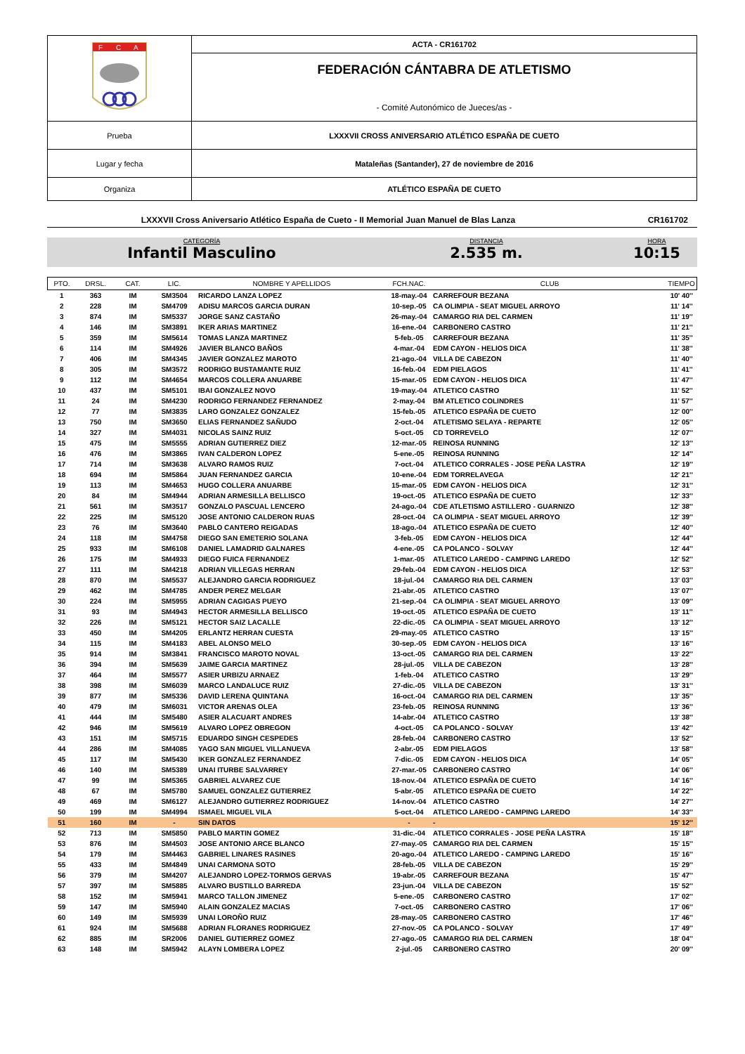| F C A | ACTA - CR161702 |
| | FEDERACIÓN CÁNTABRA DE ATLETISMO - Comité Autonómico de Jueces/as - |
| Prueba | LXXXVII CROSS ANIVERSARIO ATLÉTICO ESPAÑA DE CUETO |
| Lugar y fecha | Mataleñas (Santander), 27 de noviembre de 2016 |
| Organiza | ATLÉTICO ESPAÑA DE CUETO |
LXXXVII Cross Aniversario Atlético España de Cueto - II Memorial Juan Manuel de Blas Lanza CR161702
CATEGORÍA
Infantil Masculino
DISTANCIA
2.535 m.
HORA
10:15
| PTO. | DRSL. | CAT. | LIC. | NOMBRE Y APELLIDOS | FCH.NAC. | CLUB | TIEMPO |
| --- | --- | --- | --- | --- | --- | --- | --- |
| 1 | 363 | IM | SM3504 | RICARDO LANZA LOPEZ | 18-may.-04 | CARREFOUR BEZANA | 10' 40'' |
| 2 | 228 | IM | SM4709 | ADISU MARCOS GARCIA DURAN | 10-sep.-05 | CA OLIMPIA - SEAT MIGUEL ARROYO | 11' 14'' |
| 3 | 874 | IM | SM5337 | JORGE SANZ CASTAÑO | 26-may.-04 | CAMARGO RIA DEL CARMEN | 11' 19'' |
| 4 | 146 | IM | SM3891 | IKER ARIAS MARTINEZ | 16-ene.-04 | CARBONERO CASTRO | 11' 21'' |
| 5 | 359 | IM | SM5614 | TOMAS LANZA MARTINEZ | 5-feb.-05 | CARREFOUR BEZANA | 11' 35'' |
| 6 | 114 | IM | SM4926 | JAVIER BLANCO BAÑOS | 4-mar.-04 | EDM CAYON - HELIOS DICA | 11' 38'' |
| 7 | 406 | IM | SM4345 | JAVIER GONZALEZ MAROTO | 21-ago.-04 | VILLA DE CABEZON | 11' 40'' |
| 8 | 305 | IM | SM3572 | RODRIGO BUSTAMANTE RUIZ | 16-feb.-04 | EDM PIELAGOS | 11' 41'' |
| 9 | 112 | IM | SM4654 | MARCOS COLLERA ANUARBE | 15-mar.-05 | EDM CAYON - HELIOS DICA | 11' 47'' |
| 10 | 437 | IM | SM5101 | IBAI GONZALEZ NOVO | 19-may.-04 | ATLETICO CASTRO | 11' 52'' |
| 11 | 24 | IM | SM4230 | RODRIGO FERNANDEZ FERNANDEZ | 2-may.-04 | BM ATLETICO COLINDRES | 11' 57'' |
| 12 | 77 | IM | SM3835 | LARO GONZALEZ GONZALEZ | 15-feb.-05 | ATLETICO ESPAÑA DE CUETO | 12' 00'' |
| 13 | 750 | IM | SM3650 | ELIAS FERNANDEZ SAÑUDO | 2-oct.-04 | ATLETISMO SELAYA - REPARTE | 12' 05'' |
| 14 | 327 | IM | SM4031 | NICOLAS SAINZ RUIZ | 5-oct.-05 | CD TORREVELO | 12' 07'' |
| 15 | 475 | IM | SM5555 | ADRIAN GUTIERREZ DIEZ | 12-mar.-05 | REINOSA RUNNING | 12' 13'' |
| 16 | 476 | IM | SM3865 | IVAN CALDERON LOPEZ | 5-ene.-05 | REINOSA RUNNING | 12' 14'' |
| 17 | 714 | IM | SM3638 | ALVARO RAMOS RUIZ | 7-oct.-04 | ATLETICO CORRALES - JOSE PEÑA LASTRA | 12' 19'' |
| 18 | 694 | IM | SM5864 | JUAN FERNANDEZ GARCIA | 10-ene.-04 | EDM TORRELAVEGA | 12' 21'' |
| 19 | 113 | IM | SM4653 | HUGO COLLERA ANUARBE | 15-mar.-05 | EDM CAYON - HELIOS DICA | 12' 31'' |
| 20 | 84 | IM | SM4944 | ADRIAN ARMESILLA BELLISCO | 19-oct.-05 | ATLETICO ESPAÑA DE CUETO | 12' 33'' |
| 21 | 561 | IM | SM3517 | GONZALO PASCUAL LENCERO | 24-ago.-04 | CDE ATLETISMO ASTILLERO - GUARNIZO | 12' 38'' |
| 22 | 225 | IM | SM5120 | JOSE ANTONIO CALDERON RUAS | 28-oct.-04 | CA OLIMPIA - SEAT MIGUEL ARROYO | 12' 39'' |
| 23 | 76 | IM | SM3640 | PABLO CANTERO REIGADAS | 18-ago.-04 | ATLETICO ESPAÑA DE CUETO | 12' 40'' |
| 24 | 118 | IM | SM4758 | DIEGO SAN EMETERIO SOLANA | 3-feb.-05 | EDM CAYON - HELIOS DICA | 12' 44'' |
| 25 | 933 | IM | SM6108 | DANIEL LAMADRID GALNARES | 4-ene.-05 | CA POLANCO - SOLVAY | 12' 44'' |
| 26 | 175 | IM | SM4933 | DIEGO FUICA FERNANDEZ | 1-mar.-05 | ATLETICO LAREDO - CAMPING LAREDO | 12' 52'' |
| 27 | 111 | IM | SM4218 | ADRIAN VILLEGAS HERRAN | 29-feb.-04 | EDM CAYON - HELIOS DICA | 12' 53'' |
| 28 | 870 | IM | SM5537 | ALEJANDRO GARCIA RODRIGUEZ | 18-jul.-04 | CAMARGO RIA DEL CARMEN | 13' 03'' |
| 29 | 462 | IM | SM4785 | ANDER PEREZ MELGAR | 21-abr.-05 | ATLETICO CASTRO | 13' 07'' |
| 30 | 224 | IM | SM5955 | ADRIAN CAGIGAS PUEYO | 21-sep.-04 | CA OLIMPIA - SEAT MIGUEL ARROYO | 13' 09'' |
| 31 | 93 | IM | SM4943 | HECTOR ARMESILLA BELLISCO | 19-oct.-05 | ATLETICO ESPAÑA DE CUETO | 13' 11'' |
| 32 | 226 | IM | SM5121 | HECTOR SAIZ LACALLE | 22-dic.-05 | CA OLIMPIA - SEAT MIGUEL ARROYO | 13' 12'' |
| 33 | 450 | IM | SM4205 | ERLANTZ HERRAN CUESTA | 29-may.-05 | ATLETICO CASTRO | 13' 15'' |
| 34 | 115 | IM | SM4183 | ABEL ALONSO MELO | 30-sep.-05 | EDM CAYON - HELIOS DICA | 13' 16'' |
| 35 | 914 | IM | SM3841 | FRANCISCO MAROTO NOVAL | 13-oct.-05 | CAMARGO RIA DEL CARMEN | 13' 22'' |
| 36 | 394 | IM | SM5639 | JAIME GARCIA MARTINEZ | 28-jul.-05 | VILLA DE CABEZON | 13' 28'' |
| 37 | 464 | IM | SM5577 | ASIER URBIZU ARNAEZ | 1-feb.-04 | ATLETICO CASTRO | 13' 29'' |
| 38 | 398 | IM | SM6039 | MARCO LANDALUCE RUIZ | 27-dic.-05 | VILLA DE CABEZON | 13' 31'' |
| 39 | 877 | IM | SM5336 | DAVID LERENA QUINTANA | 16-oct.-04 | CAMARGO RIA DEL CARMEN | 13' 35'' |
| 40 | 479 | IM | SM6031 | VICTOR ARENAS OLEA | 23-feb.-05 | REINOSA RUNNING | 13' 36'' |
| 41 | 444 | IM | SM5480 | ASIER ALACUART ANDRES | 14-abr.-04 | ATLETICO CASTRO | 13' 38'' |
| 42 | 946 | IM | SM5619 | ALVARO LOPEZ OBREGON | 4-oct.-05 | CA POLANCO - SOLVAY | 13' 42'' |
| 43 | 151 | IM | SM5715 | EDUARDO SINGH CESPEDES | 28-feb.-04 | CARBONERO CASTRO | 13' 52'' |
| 44 | 286 | IM | SM4085 | YAGO SAN MIGUEL VILLANUEVA | 2-abr.-05 | EDM PIELAGOS | 13' 58'' |
| 45 | 117 | IM | SM5430 | IKER GONZALEZ FERNANDEZ | 7-dic.-05 | EDM CAYON - HELIOS DICA | 14' 05'' |
| 46 | 140 | IM | SM5389 | UNAI ITURBE SALVARREY | 27-mar.-05 | CARBONERO CASTRO | 14' 06'' |
| 47 | 99 | IM | SM5365 | GABRIEL ALVAREZ CUE | 18-nov.-04 | ATLETICO ESPAÑA DE CUETO | 14' 16'' |
| 48 | 67 | IM | SM5780 | SAMUEL GONZALEZ GUTIERREZ | 5-abr.-05 | ATLETICO ESPAÑA DE CUETO | 14' 22'' |
| 49 | 469 | IM | SM6127 | ALEJANDRO GUTIERREZ RODRIGUEZ | 14-nov.-04 | ATLETICO CASTRO | 14' 27'' |
| 50 | 199 | IM | SM4994 | ISMAEL MIGUEL VILA | 5-oct.-04 | ATLETICO LAREDO - CAMPING LAREDO | 14' 33'' |
| 51 | 160 | IM | - | SIN DATOS | - | - | 15' 12'' |
| 52 | 713 | IM | SM5850 | PABLO MARTIN GOMEZ | 31-dic.-04 | ATLETICO CORRALES - JOSE PEÑA LASTRA | 15' 18'' |
| 53 | 876 | IM | SM4503 | JOSE ANTONIO ARCE BLANCO | 27-may.-05 | CAMARGO RIA DEL CARMEN | 15' 15'' |
| 54 | 179 | IM | SM4463 | GABRIEL LINARES RASINES | 20-ago.-04 | ATLETICO LAREDO - CAMPING LAREDO | 15' 16'' |
| 55 | 433 | IM | SM4849 | UNAI CARMONA SOTO | 28-feb.-05 | VILLA DE CABEZON | 15' 29'' |
| 56 | 379 | IM | SM4207 | ALEJANDRO LOPEZ-TORMOS GERVAS | 19-abr.-05 | CARREFOUR BEZANA | 15' 47'' |
| 57 | 397 | IM | SM5885 | ALVARO BUSTILLO BARREDA | 23-jun.-04 | VILLA DE CABEZON | 15' 52'' |
| 58 | 152 | IM | SM5941 | MARCO TALLON JIMENEZ | 5-ene.-05 | CARBONERO CASTRO | 17' 02'' |
| 59 | 147 | IM | SM5940 | ALAIN GONZALEZ MACIAS | 7-oct.-05 | CARBONERO CASTRO | 17' 06'' |
| 60 | 149 | IM | SM5939 | UNAI LOROÑO RUIZ | 28-may.-05 | CARBONERO CASTRO | 17' 46'' |
| 61 | 924 | IM | SM5688 | ADRIAN FLORANES RODRIGUEZ | 27-nov.-05 | CA POLANCO - SOLVAY | 17' 49'' |
| 62 | 885 | IM | SR2006 | DANIEL GUTIERREZ GOMEZ | 27-ago.-05 | CAMARGO RIA DEL CARMEN | 18' 04'' |
| 63 | 148 | IM | SM5942 | ALAYN LOMBERA LOPEZ | 2-jul.-05 | CARBONERO CASTRO | 20' 09'' |